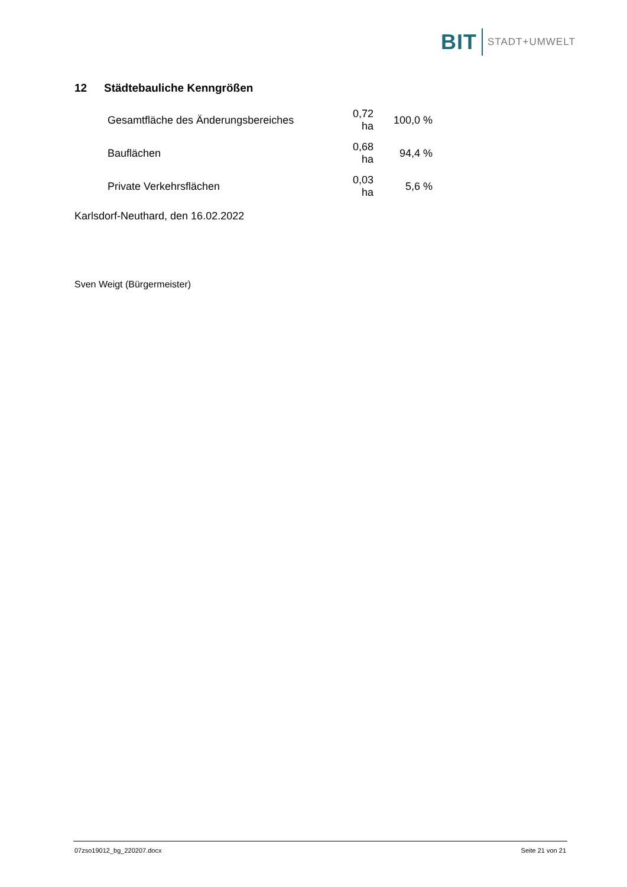BIT
STADT+UMWELT
12 Städtebauliche Kenngrößen
| Gesamtfläche des Änderungsbereiches | 0,72 ha | 100,0 % |
| Bauflächen | 0,68 ha | 94,4 % |
| Private Verkehrsflächen | 0,03 ha | 5,6 % |
Karlsdorf-Neuthard, den 16.02.2022
Sven Weigt (Bürgermeister)
07zso19012_bg_220207.docx Seite 21 von 21